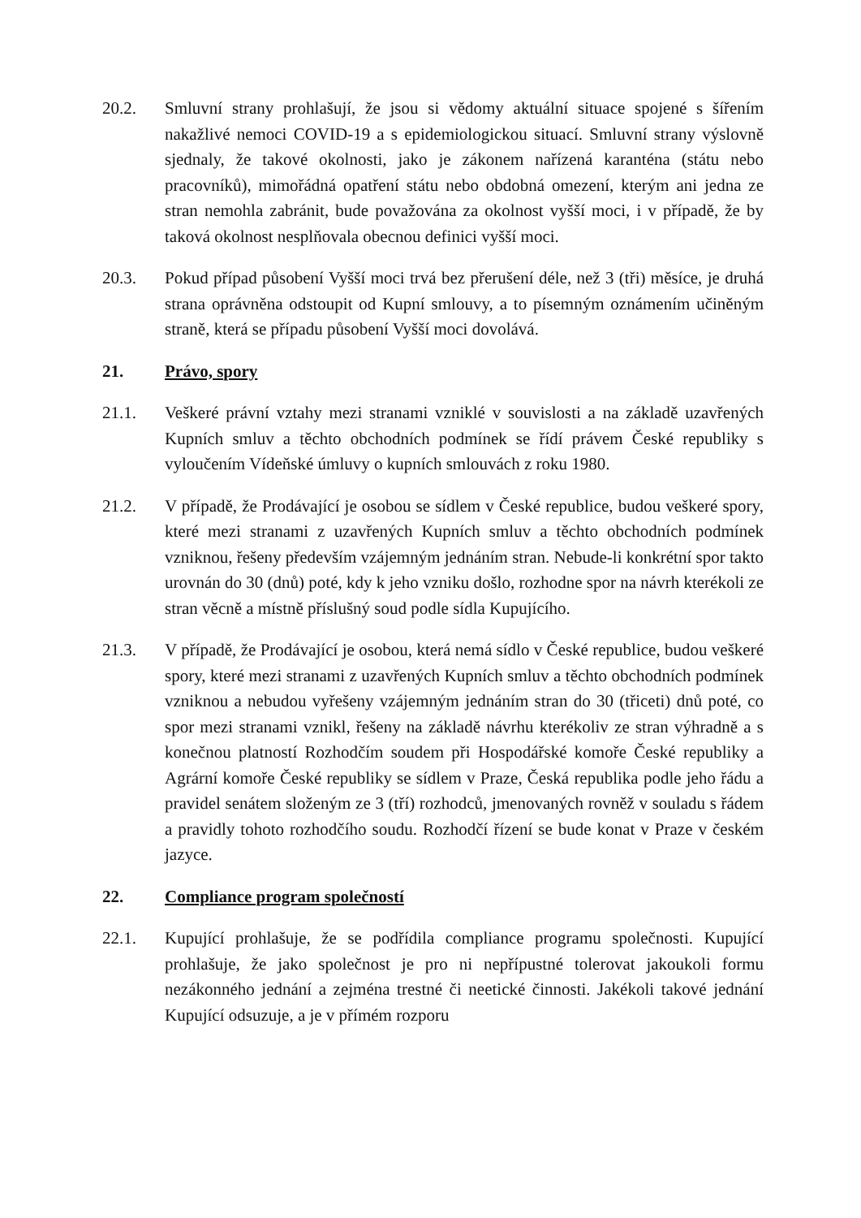20.2. Smluvní strany prohlašují, že jsou si vědomy aktuální situace spojené s šířením nakažlivé nemoci COVID-19 a s epidemiologickou situací. Smluvní strany výslovně sjednaly, že takové okolnosti, jako je zákonem nařízená karanténa (státu nebo pracovníků), mimořádná opatření státu nebo obdobná omezení, kterým ani jedna ze stran nemohla zabránit, bude považována za okolnost vyšší moci, i v případě, že by taková okolnost nesplňovala obecnou definici vyšší moci.
20.3. Pokud případ působení Vyšší moci trvá bez přerušení déle, než 3 (tři) měsíce, je druhá strana oprávněna odstoupit od Kupní smlouvy, a to písemným oznámením učiněným straně, která se případu působení Vyšší moci dovolává.
21. Právo, spory
21.1. Veškeré právní vztahy mezi stranami vzniklé v souvislosti a na základě uzavřených Kupních smluv a těchto obchodních podmínek se řídí právem České republiky s vyloučením Vídeňské úmluvy o kupních smlouvách z roku 1980.
21.2. V případě, že Prodávající je osobou se sídlem v České republice, budou veškeré spory, které mezi stranami z uzavřených Kupních smluv a těchto obchodních podmínek vzniknou, řešeny především vzájemným jednáním stran. Nebude-li konkrétní spor takto urovnán do 30 (dnů) poté, kdy k jeho vzniku došlo, rozhodne spor na návrh kterékoli ze stran věcně a místně příslušný soud podle sídla Kupujícího.
21.3. V případě, že Prodávající je osobou, která nemá sídlo v České republice, budou veškeré spory, které mezi stranami z uzavřených Kupních smluv a těchto obchodních podmínek vzniknou a nebudou vyřešeny vzájemným jednáním stran do 30 (třiceti) dnů poté, co spor mezi stranami vznikl, řešeny na základě návrhu kterékoliv ze stran výhradně a s konečnou platností Rozhodčím soudem při Hospodářské komoře České republiky a Agrární komoře České republiky se sídlem v Praze, Česká republika podle jeho řádu a pravidel senátem složeným ze 3 (tří) rozhodců, jmenovaných rovněž v souladu s řádem a pravidly tohoto rozhodčího soudu. Rozhodčí řízení se bude konat v Praze v českém jazyce.
22. Compliance program společností
22.1. Kupující prohlašuje, že se podřídila compliance programu společnosti. Kupující prohlašuje, že jako společnost je pro ni nepřípustné tolerovat jakoukoli formu nezákonného jednání a zejména trestné či neetické činnosti. Jakékoli takové jednání Kupující odsuzuje, a je v přímém rozporu